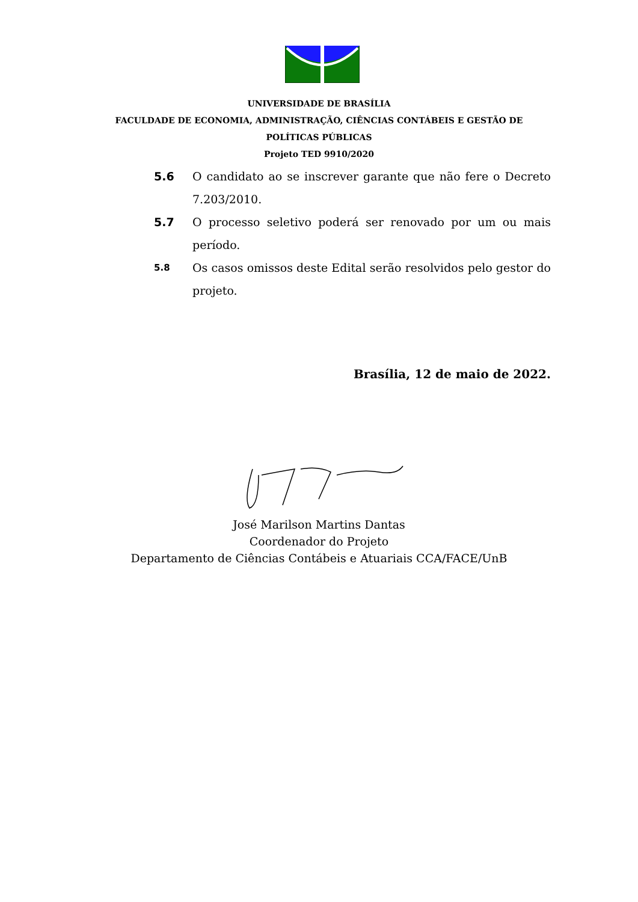UNIVERSIDADE DE BRASÍLIA
FACULDADE DE ECONOMIA, ADMINISTRAÇÃO, CIÊNCIAS CONTÁBEIS E GESTÃO DE
POLÍTICAS PÚBLICAS
Projeto TED 9910/2020
5.6 O candidato ao se inscrever garante que não fere o Decreto 7.203/2010.
5.7 O processo seletivo poderá ser renovado por um ou mais período.
5.8
Os casos omissos deste Edital serão resolvidos pelo gestor do projeto.
Brasília, 12 de maio de 2022.
José Marilson Martins Dantas
Coordenador do Projeto
Departamento de Ciências Contábeis e Atuariais CCA/FACE/UnB